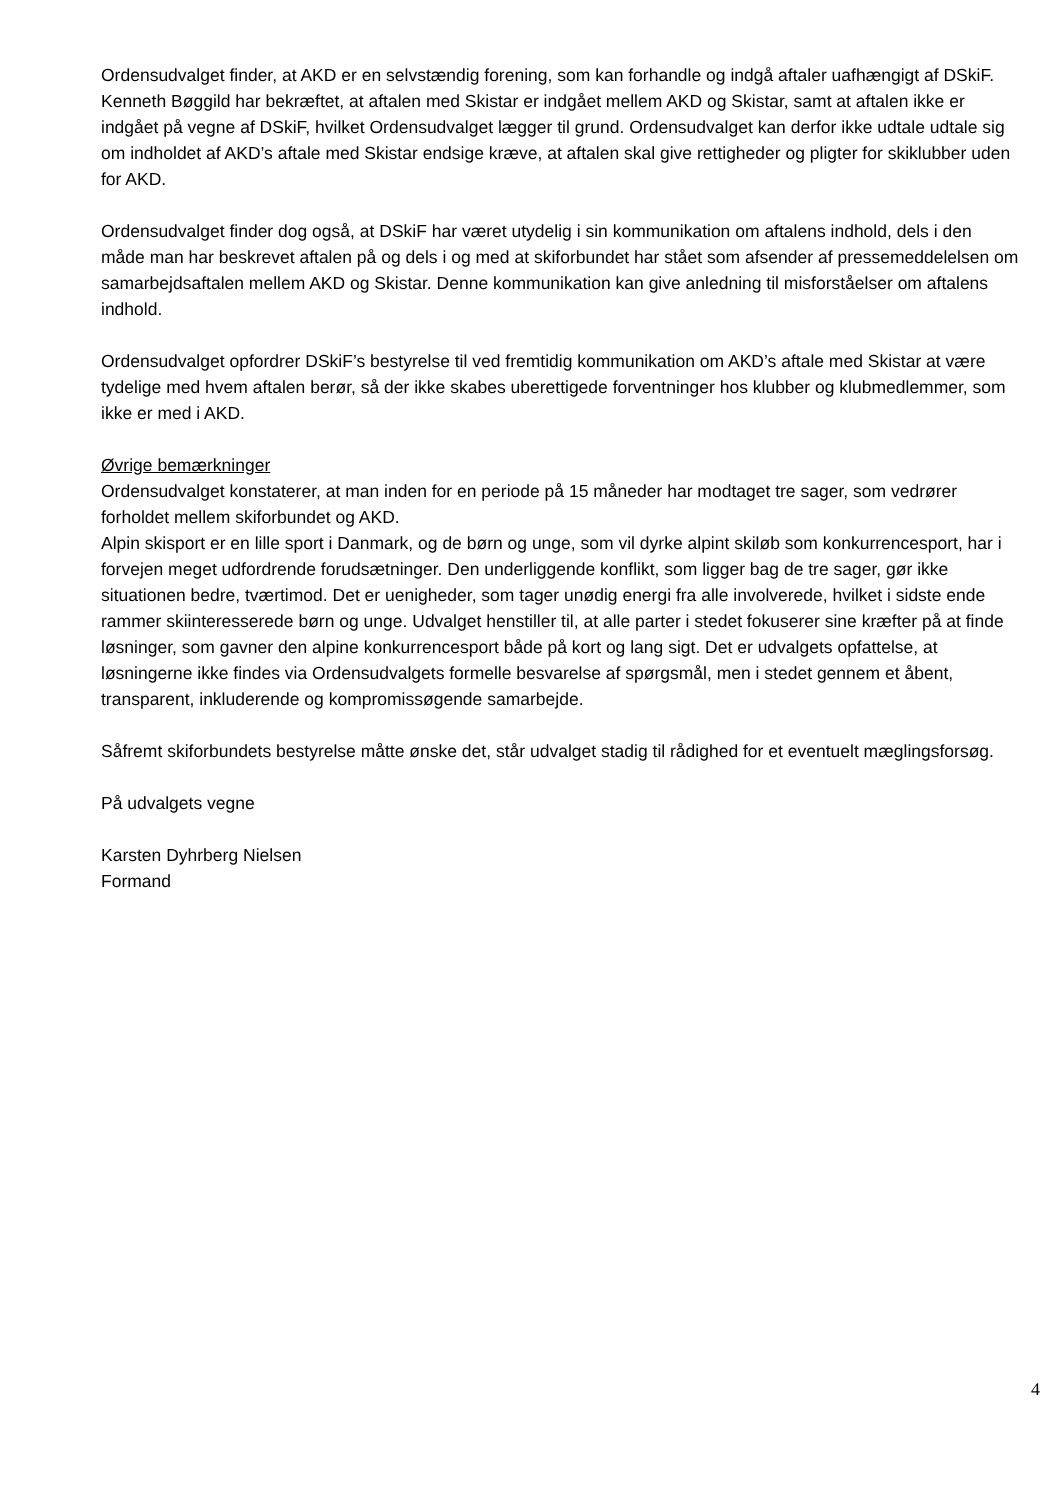Ordensudvalget finder, at AKD er en selvstændig forening, som kan forhandle og indgå aftaler uafhængigt af DSkiF. Kenneth Bøggild har bekræftet, at aftalen med Skistar er indgået mellem AKD og Skistar, samt at aftalen ikke er indgået på vegne af DSkiF, hvilket Ordensudvalget lægger til grund. Ordensudvalget kan derfor ikke udtale udtale sig om indholdet af AKD’s aftale med Skistar endsige kræve, at aftalen skal give rettigheder og pligter for skiklubber uden for AKD.
Ordensudvalget finder dog også, at DSkiF har været utydelig i sin kommunikation om aftalens indhold, dels i den måde man har beskrevet aftalen på og dels i og med at skiforbundet har stået som afsender af pressemeddelelsen om samarbejdsaftalen mellem AKD og Skistar. Denne kommunikation kan give anledning til misforståelser om aftalens indhold.
Ordensudvalget opfordrer DSkiF’s bestyrelse til ved fremtidig kommunikation om AKD’s aftale med Skistar at være tydelige med hvem aftalen berør, så der ikke skabes uberettigede forventninger hos klubber og klubmedlemmer, som ikke er med i AKD.
Øvrige bemærkninger
Ordensudvalget konstaterer, at man inden for en periode på 15 måneder har modtaget tre sager, som vedrører forholdet mellem skiforbundet og AKD.
Alpin skisport er en lille sport i Danmark, og de børn og unge, som vil dyrke alpint skiløb som konkurrencesport, har i forvejen meget udfordrende forudsætninger. Den underliggende konflikt, som ligger bag de tre sager, gør ikke situationen bedre, tværtimod. Det er uenigheder, som tager unødig energi fra alle involverede, hvilket i sidste ende rammer skiinteresserede børn og unge. Udvalget henstiller til, at alle parter i stedet fokuserer sine kræfter på at finde løsninger, som gavner den alpine konkurrencesport både på kort og lang sigt. Det er udvalgets opfattelse, at løsningerne ikke findes via Ordensudvalgets formelle besvarelse af spørgsmål, men i stedet gennem et åbent, transparent, inkluderende og kompromissøgende samarbejde.
Såfremt skiforbundets bestyrelse måtte ønske det, står udvalget stadig til rådighed for et eventuelt mæglingsforsøg.
På udvalgets vegne
Karsten Dyhrberg Nielsen
Formand
4